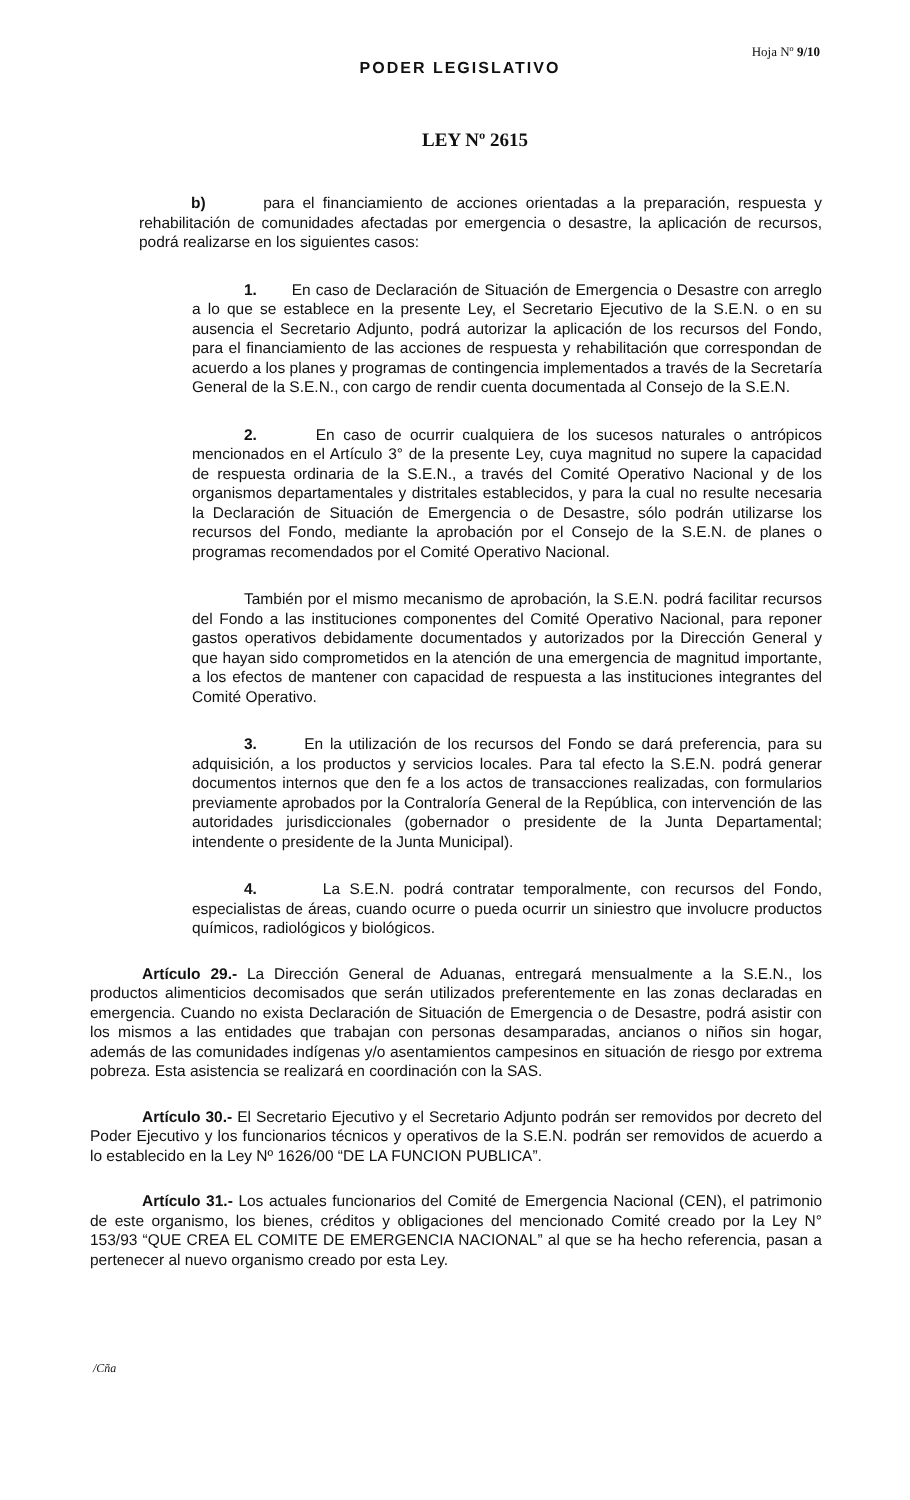Hoja Nº 9/10
PODER LEGISLATIVO
LEY Nº 2615
b) para el financiamiento de acciones orientadas a la preparación, respuesta y rehabilitación de comunidades afectadas por emergencia o desastre, la aplicación de recursos, podrá realizarse en los siguientes casos:
1. En caso de Declaración de Situación de Emergencia o Desastre con arreglo a lo que se establece en la presente Ley, el Secretario Ejecutivo de la S.E.N. o en su ausencia el Secretario Adjunto, podrá autorizar la aplicación de los recursos del Fondo, para el financiamiento de las acciones de respuesta y rehabilitación que correspondan de acuerdo a los planes y programas de contingencia implementados a través de la Secretaría General de la S.E.N., con cargo de rendir cuenta documentada al Consejo de la S.E.N.
2. En caso de ocurrir cualquiera de los sucesos naturales o antrópicos mencionados en el Artículo 3° de la presente Ley, cuya magnitud no supere la capacidad de respuesta ordinaria de la S.E.N., a través del Comité Operativo Nacional y de los organismos departamentales y distritales establecidos, y para la cual no resulte necesaria la Declaración de Situación de Emergencia o de Desastre, sólo podrán utilizarse los recursos del Fondo, mediante la aprobación por el Consejo de la S.E.N. de planes o programas recomendados por el Comité Operativo Nacional.
También por el mismo mecanismo de aprobación, la S.E.N. podrá facilitar recursos del Fondo a las instituciones componentes del Comité Operativo Nacional, para reponer gastos operativos debidamente documentados y autorizados por la Dirección General y que hayan sido comprometidos en la atención de una emergencia de magnitud importante, a los efectos de mantener con capacidad de respuesta a las instituciones integrantes del Comité Operativo.
3. En la utilización de los recursos del Fondo se dará preferencia, para su adquisición, a los productos y servicios locales. Para tal efecto la S.E.N. podrá generar documentos internos que den fe a los actos de transacciones realizadas, con formularios previamente aprobados por la Contraloría General de la República, con intervención de las autoridades jurisdiccionales (gobernador o presidente de la Junta Departamental; intendente o presidente de la Junta Municipal).
4. La S.E.N. podrá contratar temporalmente, con recursos del Fondo, especialistas de áreas, cuando ocurre o pueda ocurrir un siniestro que involucre productos químicos, radiológicos y biológicos.
Artículo 29.- La Dirección General de Aduanas, entregará mensualmente a la S.E.N., los productos alimenticios decomisados que serán utilizados preferentemente en las zonas declaradas en emergencia. Cuando no exista Declaración de Situación de Emergencia o de Desastre, podrá asistir con los mismos a las entidades que trabajan con personas desamparadas, ancianos o niños sin hogar, además de las comunidades indígenas y/o asentamientos campesinos en situación de riesgo por extrema pobreza. Esta asistencia se realizará en coordinación con la SAS.
Artículo 30.- El Secretario Ejecutivo y el Secretario Adjunto podrán ser removidos por decreto del Poder Ejecutivo y los funcionarios técnicos y operativos de la S.E.N. podrán ser removidos de acuerdo a lo establecido en la Ley Nº 1626/00 “DE LA FUNCION PUBLICA”.
Artículo 31.- Los actuales funcionarios del Comité de Emergencia Nacional (CEN), el patrimonio de este organismo, los bienes, créditos y obligaciones del mencionado Comité creado por la Ley N° 153/93 “QUE CREA EL COMITE DE EMERGENCIA NACIONAL” al que se ha hecho referencia, pasan a pertenecer al nuevo organismo creado por esta Ley.
/Cña